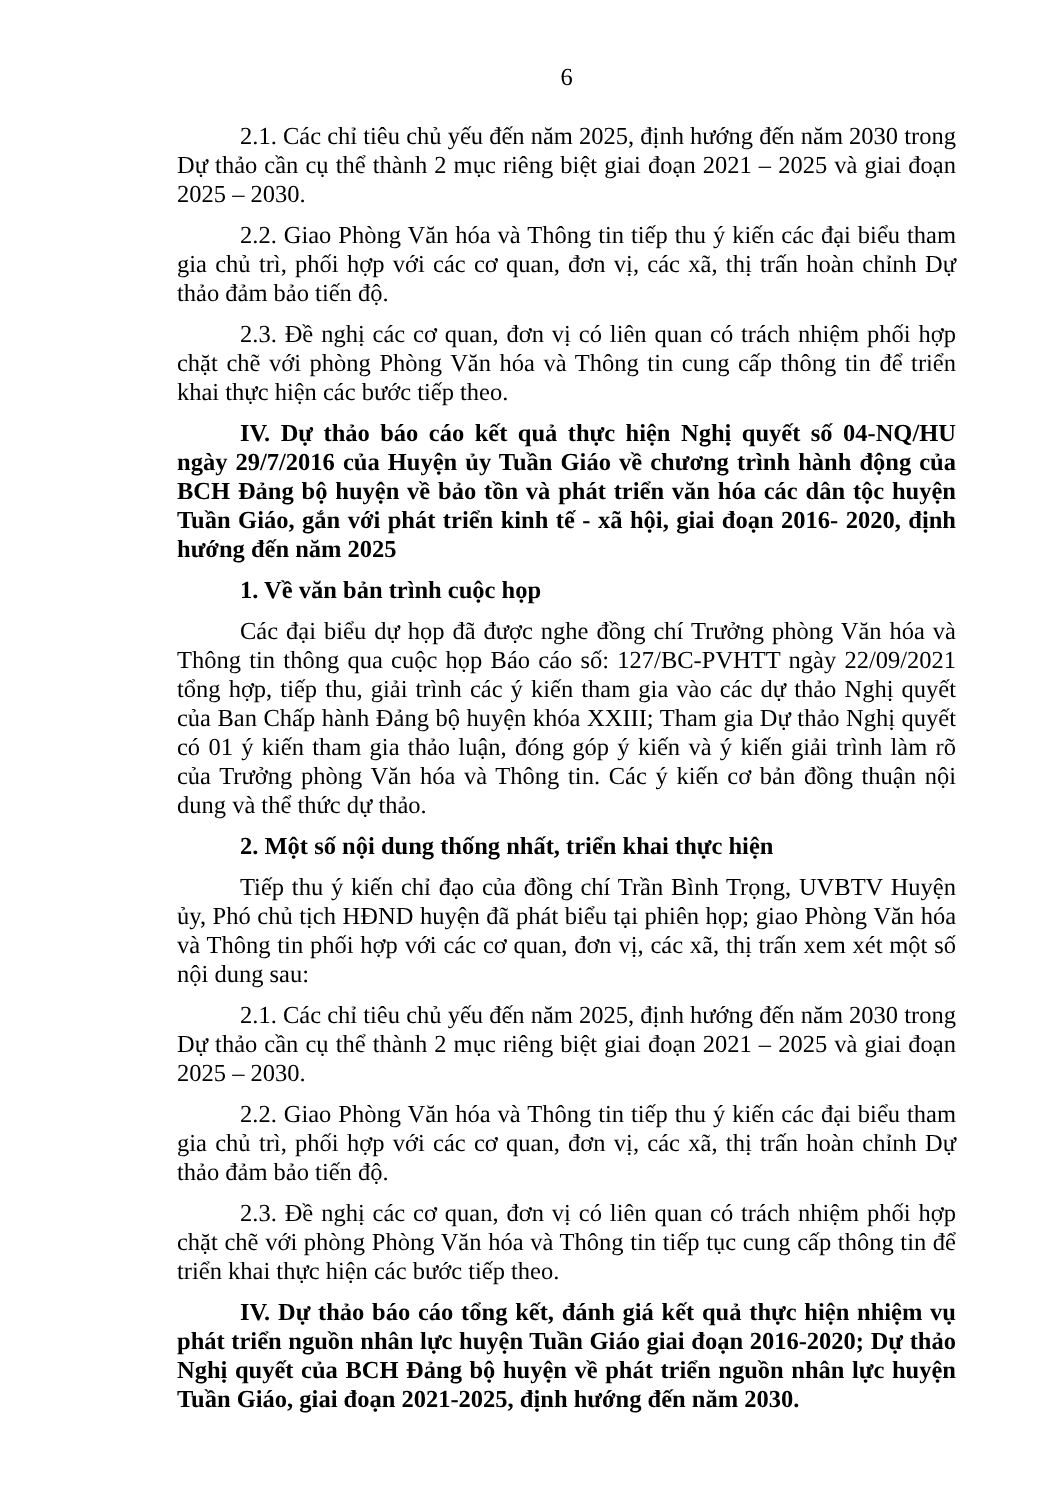6
2.1. Các chỉ tiêu chủ yếu đến năm 2025, định hướng đến năm 2030 trong Dự thảo cần cụ thể thành 2 mục riêng biệt giai đoạn 2021 – 2025 và giai đoạn 2025 – 2030.
2.2. Giao Phòng Văn hóa và Thông tin tiếp thu ý kiến các đại biểu tham gia chủ trì, phối hợp với các cơ quan, đơn vị, các xã, thị trấn hoàn chỉnh Dự thảo đảm bảo tiến độ.
2.3. Đề nghị các cơ quan, đơn vị có liên quan có trách nhiệm phối hợp chặt chẽ với phòng Phòng Văn hóa và Thông tin cung cấp thông tin để triển khai thực hiện các bước tiếp theo.
IV. Dự thảo báo cáo kết quả thực hiện Nghị quyết số 04-NQ/HU ngày 29/7/2016 của Huyện ủy Tuần Giáo về chương trình hành động của BCH Đảng bộ huyện về bảo tồn và phát triển văn hóa các dân tộc huyện Tuần Giáo, gắn với phát triển kinh tế - xã hội, giai đoạn 2016- 2020, định hướng đến năm 2025
1. Về văn bản trình cuộc họp
Các đại biểu dự họp đã được nghe đồng chí Trưởng phòng Văn hóa và Thông tin thông qua cuộc họp Báo cáo số: 127/BC-PVHTT ngày 22/09/2021 tổng hợp, tiếp thu, giải trình các ý kiến tham gia vào các dự thảo Nghị quyết của Ban Chấp hành Đảng bộ huyện khóa XXIII; Tham gia Dự thảo Nghị quyết có 01 ý kiến tham gia thảo luận, đóng góp ý kiến và ý kiến giải trình làm rõ của Trưởng phòng Văn hóa và Thông tin. Các ý kiến cơ bản đồng thuận nội dung và thể thức dự thảo.
2. Một số nội dung thống nhất, triển khai thực hiện
Tiếp thu ý kiến chỉ đạo của đồng chí Trần Bình Trọng, UVBTV Huyện ủy, Phó chủ tịch HĐND huyện đã phát biểu tại phiên họp; giao Phòng Văn hóa và Thông tin phối hợp với các cơ quan, đơn vị, các xã, thị trấn xem xét một số nội dung sau:
2.1. Các chỉ tiêu chủ yếu đến năm 2025, định hướng đến năm 2030 trong Dự thảo cần cụ thể thành 2 mục riêng biệt giai đoạn 2021 – 2025 và giai đoạn 2025 – 2030.
2.2. Giao Phòng Văn hóa và Thông tin tiếp thu ý kiến các đại biểu tham gia chủ trì, phối hợp với các cơ quan, đơn vị, các xã, thị trấn hoàn chỉnh Dự thảo đảm bảo tiến độ.
2.3. Đề nghị các cơ quan, đơn vị có liên quan có trách nhiệm phối hợp chặt chẽ với phòng Phòng Văn hóa và Thông tin tiếp tục cung cấp thông tin để triển khai thực hiện các bước tiếp theo.
IV. Dự thảo báo cáo tổng kết, đánh giá kết quả thực hiện nhiệm vụ phát triển nguồn nhân lực huyện Tuần Giáo giai đoạn 2016-2020; Dự thảo Nghị quyết của BCH Đảng bộ huyện về phát triển nguồn nhân lực huyện Tuần Giáo, giai đoạn 2021-2025, định hướng đến năm 2030.